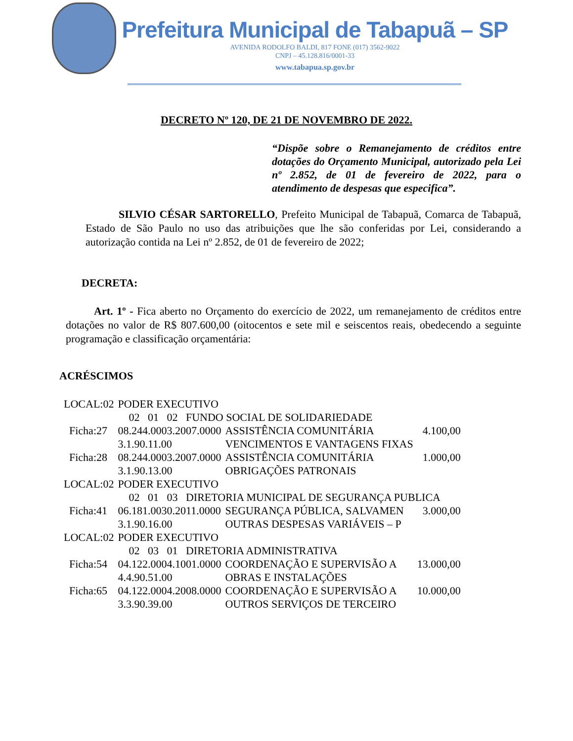Prefeitura Municipal de Tabapuã – SP
AVENIDA RODOLFO BALDI, 817 FONE (017) 3562-9022
CNPJ – 45.128.816/0001-33
www.tabapua.sp.gov.br
DECRETO Nº 120, DE 21 DE NOVEMBRO DE 2022.
“Dispõe sobre o Remanejamento de créditos entre dotações do Orçamento Municipal, autorizado pela Lei nº 2.852, de 01 de fevereiro de 2022, para o atendimento de despesas que especifica”.
SILVIO CÉSAR SARTORELLO, Prefeito Municipal de Tabapuã, Comarca de Tabapuã, Estado de São Paulo no uso das atribuições que lhe são conferidas por Lei, considerando a autorização contida na Lei nº 2.852, de 01 de fevereiro de 2022;
DECRETA:
Art. 1º - Fica aberto no Orçamento do exercício de 2022, um remanejamento de créditos entre dotações no valor de R$ 807.600,00 (oitocentos e sete mil e seiscentos reais, obedecendo a seguinte programação e classificação orçamentária:
ACRÉSCIMOS
| LOCAL:02 | PODER EXECUTIVO | | |
| | 02 01 02 FUNDO SOCIAL DE SOLIDARIEDADE | | |
| Ficha:27 | 08.244.0003.2007.0000 3.1.90.11.00 | ASSISTÊNCIA COMUNITÁRIA VENCIMENTOS E VANTAGENS FIXAS | 4.100,00 |
| Ficha:28 | 08.244.0003.2007.0000 3.1.90.13.00 | ASSISTÊNCIA COMUNITÁRIA OBRIGAÇÕES PATRONAIS | 1.000,00 |
| LOCAL:02 | PODER EXECUTIVO | | |
| | 02 01 03 DIRETORIA MUNICIPAL DE SEGURANÇA PUBLICA | | |
| Ficha:41 | 06.181.0030.2011.0000 3.1.90.16.00 | SEGURANÇA PÚBLICA, SALVAMEN OUTRAS DESPESAS VARIÁVEIS – P | 3.000,00 |
| LOCAL:02 | PODER EXECUTIVO | | |
| | 02 03 01 DIRETORIA ADMINISTRATIVA | | |
| Ficha:54 | 04.122.0004.1001.0000 4.4.90.51.00 | COORDENAÇÃO E SUPERVISÃO A OBRAS E INSTALAÇÕES | 13.000,00 |
| Ficha:65 | 04.122.0004.2008.0000 3.3.90.39.00 | COORDENAÇÃO E SUPERVISÃO A OUTROS SERVIÇOS DE TERCEIRO | 10.000,00 |